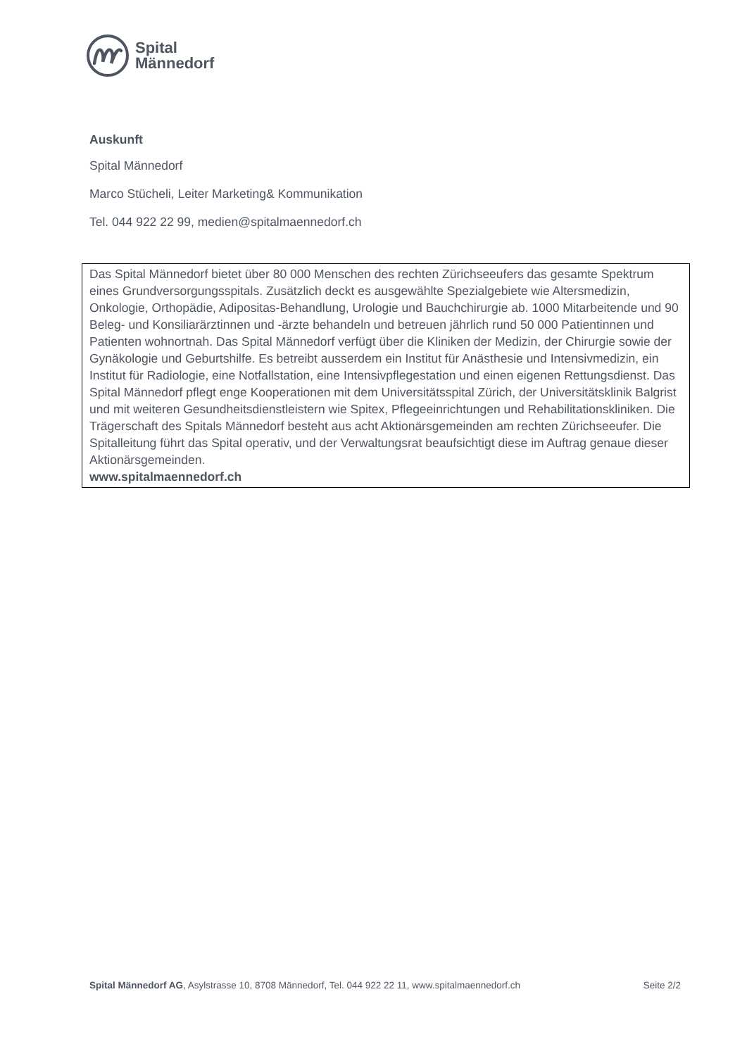Spital
Männedorf
Auskunft
Spital Männedorf
Marco Stücheli, Leiter Marketing& Kommunikation
Tel. 044 922 22 99, medien@spitalmaennedorf.ch
Das Spital Männedorf bietet über 80 000 Menschen des rechten Zürichseeufers das gesamte Spektrum eines Grundversorgungsspitals. Zusätzlich deckt es ausgewählte Spezialgebiete wie Altersmedizin, Onkologie, Orthopädie, Adipositas-Behandlung, Urologie und Bauchchirurgie ab. 1000 Mitarbeitende und 90 Beleg- und Konsiliarärztinnen und -ärzte behandeln und betreuen jährlich rund 50 000 Patientinnen und Patienten wohnortnah. Das Spital Männedorf verfügt über die Kliniken der Medizin, der Chirurgie sowie der Gynäkologie und Geburtshilfe. Es betreibt ausserdem ein Institut für Anästhesie und Intensivmedizin, ein Institut für Radiologie, eine Notfallstation, eine Intensivpflegestation und einen eigenen Rettungsdienst. Das Spital Männedorf pflegt enge Kooperationen mit dem Universitätsspital Zürich, der Universitätsklinik Balgrist und mit weiteren Gesundheitsdienstleistern wie Spitex, Pflegeeinrichtungen und Rehabilitationskliniken. Die Trägerschaft des Spitals Männedorf besteht aus acht Aktionärsgemeinden am rechten Zürichseeufer. Die Spitalleitung führt das Spital operativ, und der Verwaltungsrat beaufsichtigt diese im Auftrag genaue dieser Aktionärsgemeinden.
www.spitalmaennedorf.ch
Spital Männedorf AG, Asylstrasse 10, 8708 Männedorf, Tel. 044 922 22 11, www.spitalmaennedorf.ch Seite 2/2